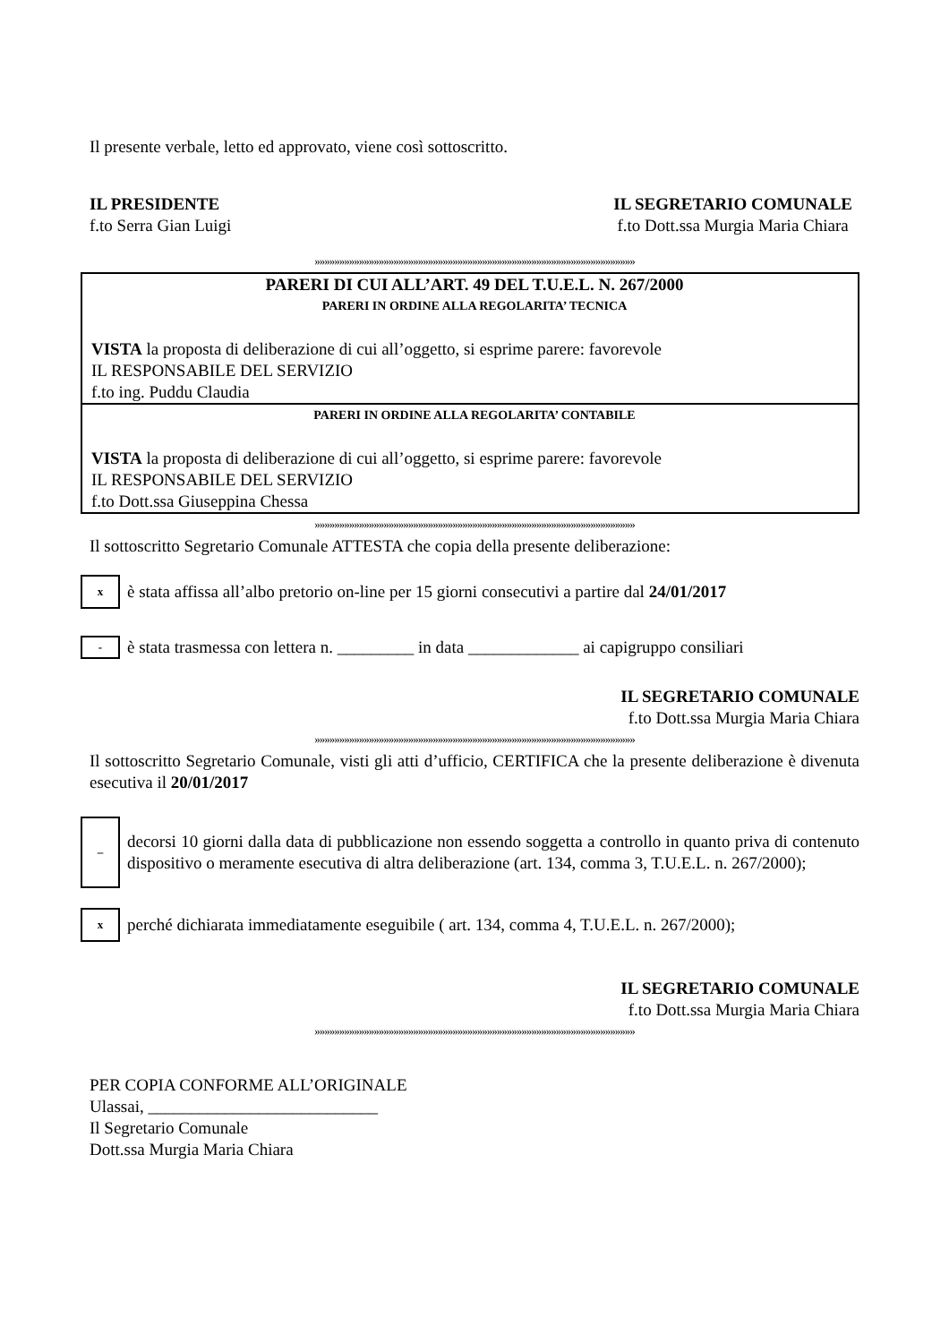Il presente verbale, letto ed approvato, viene così sottoscritto.
IL PRESIDENTE
f.to Serra Gian Luigi
IL SEGRETARIO COMUNALE
f.to Dott.ssa Murgia Maria Chiara
»»»»»»»»»»»»»»»»»»»»»»»»»»»»»»»»»»»»»»»»»»»»»»»»»»»»»»»»»»»»»»»»»
PARERI DI CUI ALL’ART. 49 DEL T.U.E.L. N. 267/2000
PARERI IN ORDINE ALLA REGOLARITA’ TECNICA
VISTA la proposta di deliberazione di cui all’oggetto, si esprime parere: favorevole
IL RESPONSABILE DEL SERVIZIO
f.to ing. Puddu Claudia
PARERI IN ORDINE ALLA REGOLARITA’ CONTABILE
VISTA la proposta di deliberazione di cui all’oggetto, si esprime parere: favorevole
IL RESPONSABILE DEL SERVIZIO
f.to Dott.ssa Giuseppina Chessa
»»»»»»»»»»»»»»»»»»»»»»»»»»»»»»»»»»»»»»»»»»»»»»»»»»»»»»»»»»»»»»»»»
Il sottoscritto Segretario Comunale ATTESTA che copia della presente deliberazione:
x
è stata affissa all’albo pretorio on-line per 15 giorni consecutivi a partire dal 24/01/2017
-
è stata trasmessa con lettera n. _________ in data _____________ ai capigruppo consiliari
IL SEGRETARIO COMUNALE
f.to Dott.ssa Murgia Maria Chiara
»»»»»»»»»»»»»»»»»»»»»»»»»»»»»»»»»»»»»»»»»»»»»»»»»»»»»»»»»»»»»»»»»
Il sottoscritto Segretario Comunale, visti gli atti d’ufficio, CERTIFICA che la presente deliberazione è divenuta esecutiva il 20/01/2017
–
decorsi 10 giorni dalla data di pubblicazione non essendo soggetta a controllo in quanto priva di contenuto dispositivo o meramente esecutiva di altra deliberazione (art. 134, comma 3, T.U.E.L. n. 267/2000);
x
perché dichiarata immediatamente eseguibile ( art. 134, comma 4, T.U.E.L. n. 267/2000);
IL SEGRETARIO COMUNALE
f.to Dott.ssa Murgia Maria Chiara
»»»»»»»»»»»»»»»»»»»»»»»»»»»»»»»»»»»»»»»»»»»»»»»»»»»»»»»»»»»»»»»»»
PER COPIA CONFORME ALL’ORIGINALE
Ulassai, ___________________________
Il Segretario Comunale
Dott.ssa Murgia Maria Chiara